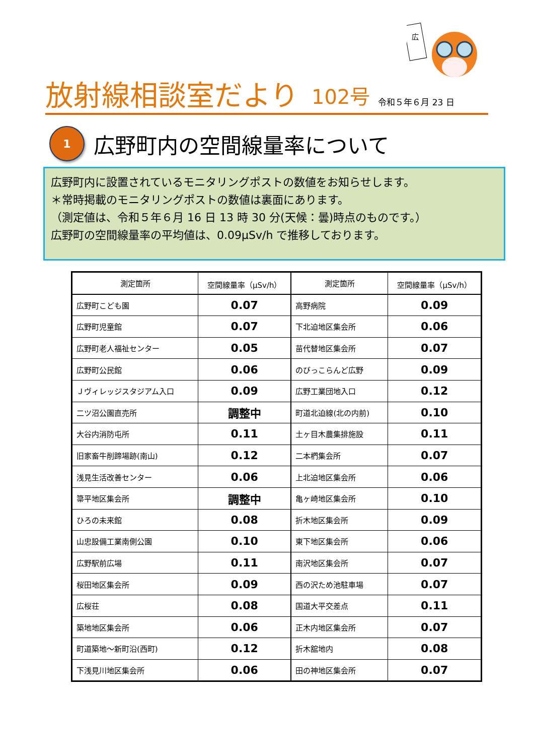広
放射線相談室だより 102号 令和５年６月 23 日
1
広野町内の空間線量率について
広野町内に設置されているモニタリングポストの数値をお知らせします。
＊常時掲載のモニタリングポストの数値は裏面にあります。
（測定値は、令和５年６月 16 日 13 時 30 分(天候：曇)時点のものです。）
広野町の空間線量率の平均値は、0.09μSv/h で推移しております。
| 測定箇所 | 空間線量率（μSv/h） | 測定箇所 | 空間線量率（μSv/h） |
| --- | --- | --- | --- |
| 広野町こども園 | 0.07 | 高野病院 | 0.09 |
| 広野町児童館 | 0.07 | 下北迫地区集会所 | 0.06 |
| 広野町老人福祉センター | 0.05 | 苗代替地区集会所 | 0.07 |
| 広野町公民館 | 0.06 | のびっこらんど広野 | 0.09 |
| Ｊヴィレッジスタジアム入口 | 0.09 | 広野工業団地入口 | 0.12 |
| 二ツ沼公園直売所 | 調整中 | 町道北迫線(北の内前) | 0.10 |
| 大谷内消防屯所 | 0.11 | 土ヶ目木農集排施設 | 0.11 |
| 旧家畜牛削蹄場跡(南山) | 0.12 | 二本椚集会所 | 0.07 |
| 浅見生活改善センター | 0.06 | 上北迫地区集会所 | 0.06 |
| 箒平地区集会所 | 調整中 | 亀ヶ崎地区集会所 | 0.10 |
| ひろの未来館 | 0.08 | 折木地区集会所 | 0.09 |
| 山忠設備工業南側公園 | 0.10 | 東下地区集会所 | 0.06 |
| 広野駅前広場 | 0.11 | 南沢地区集会所 | 0.07 |
| 桜田地区集会所 | 0.09 | 西の沢ため池駐車場 | 0.07 |
| 広桜荘 | 0.08 | 国道大平交差点 | 0.11 |
| 築地地区集会所 | 0.06 | 正木内地区集会所 | 0.07 |
| 町道築地～新町沿(西町) | 0.12 | 折木舘地内 | 0.08 |
| 下浅見川地区集会所 | 0.06 | 田の神地区集会所 | 0.07 |